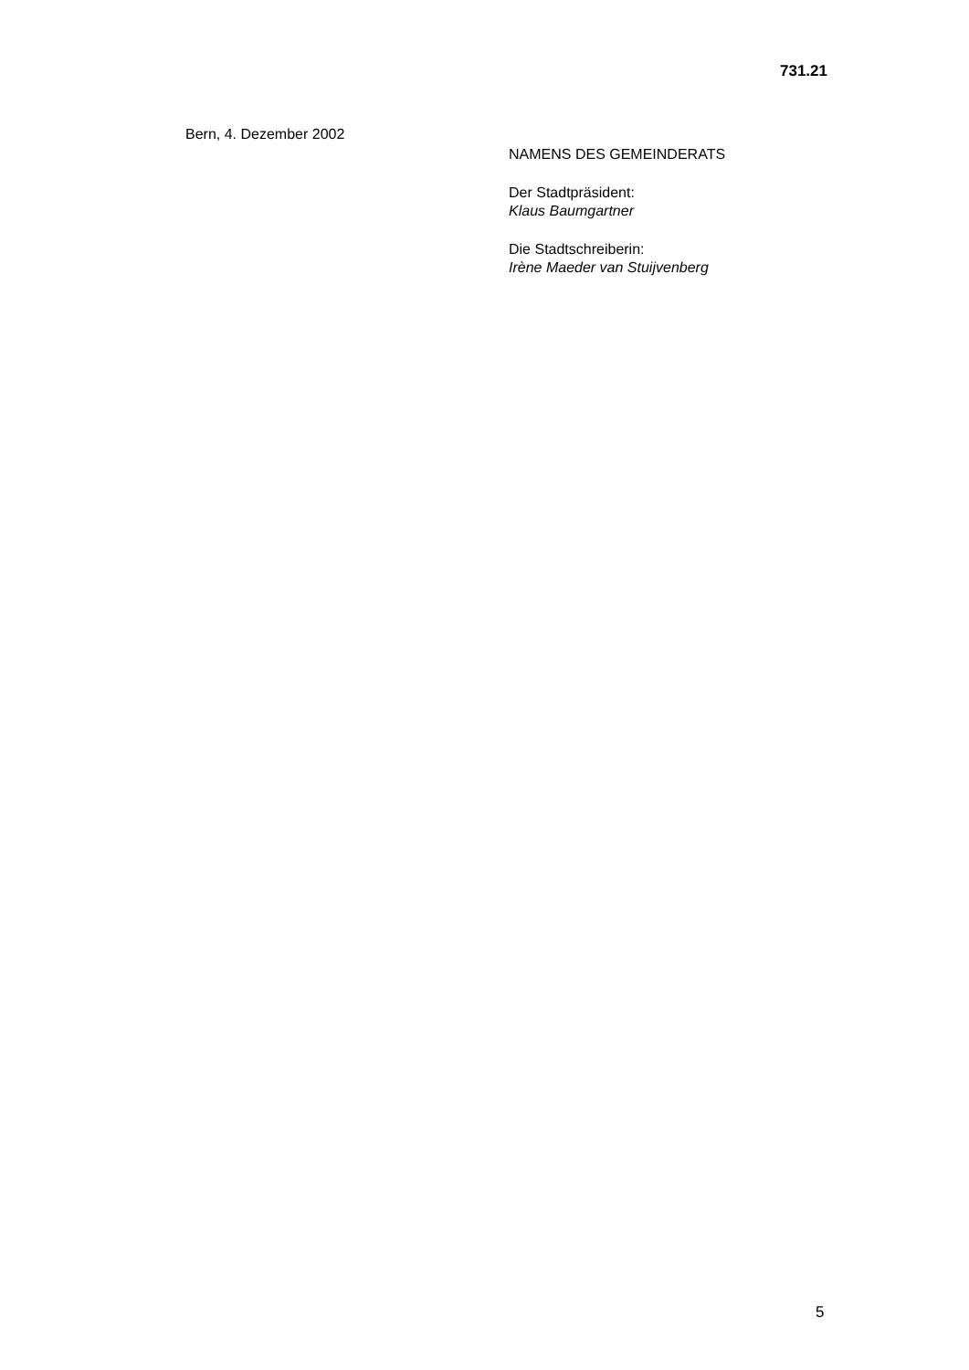731.21
Bern, 4. Dezember 2002
NAMENS DES GEMEINDERATS
Der Stadtpräsident:
Klaus Baumgartner
Die Stadtschreiberin:
Irène Maeder van Stuijvenberg
5